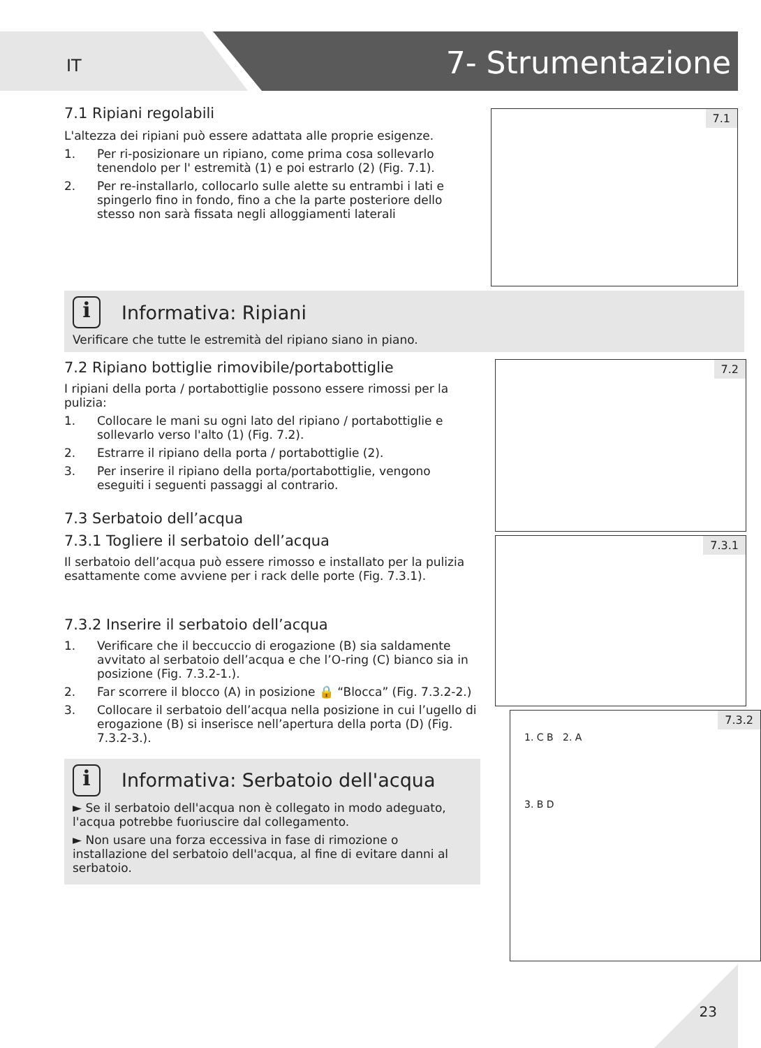IT
7- Strumentazione
7.1 Ripiani regolabili
L'altezza dei ripiani può essere adattata alle proprie esigenze.
1. Per ri-posizionare un ripiano, come prima cosa sollevarlo tenendolo per l' estremità (1) e poi estrarlo (2) (Fig. 7.1).
2. Per re-installarlo, collocarlo sulle alette su entrambi i lati e spingerlo fino in fondo, fino a che la parte posteriore dello stesso non sarà fissata negli alloggiamenti laterali
7.1
i Informativa: Ripiani
Verificare che tutte le estremità del ripiano siano in piano.
7.2 Ripiano bottiglie rimovibile/portabottiglie
I ripiani della porta / portabottiglie possono essere rimossi per la pulizia:
1. Collocare le mani su ogni lato del ripiano / portabottiglie e sollevarlo verso l'alto (1) (Fig. 7.2).
2. Estrarre il ripiano della porta / portabottiglie (2).
3. Per inserire il ripiano della porta/portabottiglie, vengono eseguiti i seguenti passaggi al contrario.
7.3 Serbatoio dell’acqua
7.3.1 Togliere il serbatoio dell’acqua
Il serbatoio dell’acqua può essere rimosso e installato per la pulizia esattamente come avviene per i rack delle porte (Fig. 7.3.1).
7.3.2 Inserire il serbatoio dell’acqua
1. Verificare che il beccuccio di erogazione (B) sia saldamente avvitato al serbatoio dell’acqua e che l’O-ring (C) bianco sia in posizione (Fig. 7.3.2-1.).
2. Far scorrere il blocco (A) in posizione 🔒 “Blocca” (Fig. 7.3.2-2.)
3. Collocare il serbatoio dell’acqua nella posizione in cui l’ugello di erogazione (B) si inserisce nell’apertura della porta (D) (Fig. 7.3.2-3.).
i Informativa: Serbatoio dell'acqua
► Se il serbatoio dell'acqua non è collegato in modo adeguato, l'acqua potrebbe fuoriuscire dal collegamento.
► Non usare una forza eccessiva in fase di rimozione o installazione del serbatoio dell'acqua, al fine di evitare danni al serbatoio.
7.2
7.3.1
7.3.2
1. C B 2. A
3. B D
23